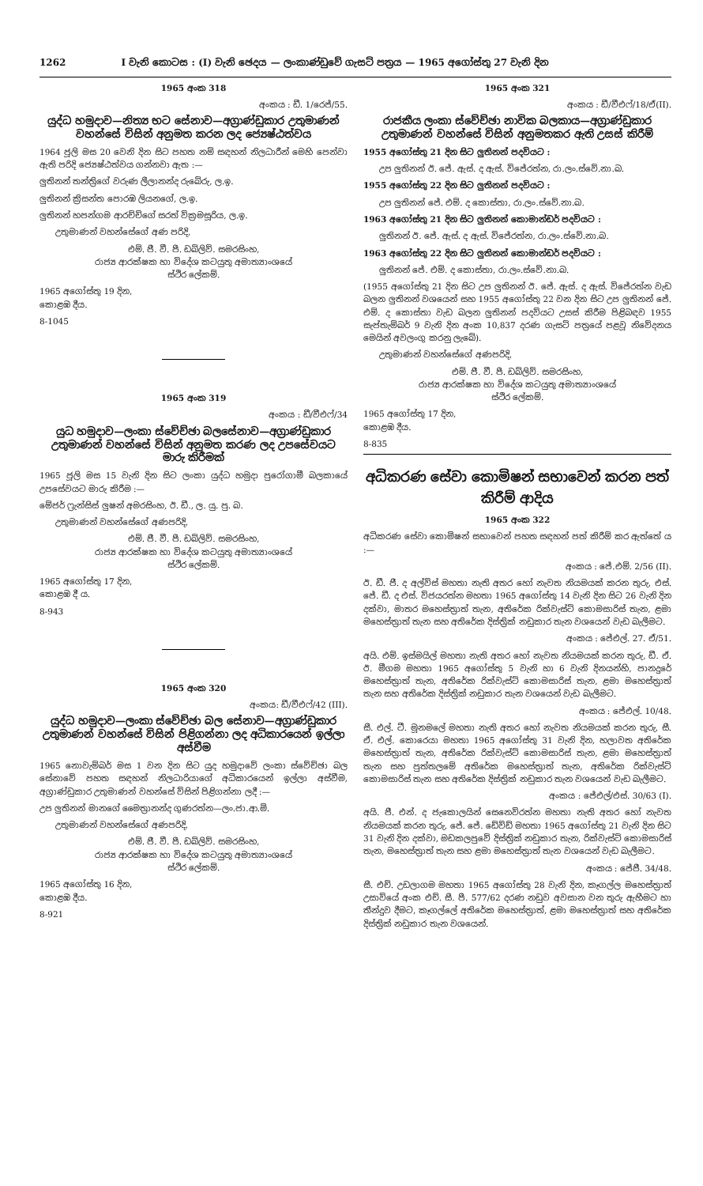1262 I වැනි කොටස : (I) වැනි ඡෙදය — ලංකාණ්ඩුවේ ගැසට් පත්‍රය — 1965 අගෝස්තු 27 වැනි දින
1965 අංක 318
අංකය : ඩී. 1/රෙජ්/55.
යුද්ධ හමුදාව—නිත්‍ය භට සේනාව—අග්‍රාණ්ඩුකාර උතුමාණන් වහන්සේ විසින් අනුමත කරන ලද ජ්‍යෙෂ්ඨත්වය
1964 ජූලි මස 20 වෙනි දින සිට පහත නම් සඳහන් නිලධාරීන් මෙහි පෙන්වා ඇති පරිදි ජ්‍යෙෂ්ඨත්වය ගන්නවා ඇත :—
ලුතිනන් තන්ත්‍රිගේ වරුණ ලීලානන්ද රුබේරු, ල.ඉ.
ලුතිනන් ක්‍රිසන්ත පොරඹ ලියනගේ, ල.ඉ.
ලුතිනන් හපන්ගම ආරච්චිගේ සරත් වික්‍රමසූරිය, ල.ඉ.
උතුමාණන් වහන්සේගේ අණ පරිදි,
එම්. ජී. වී. පී. ඩබ්ලිව්. සමරසිංහ,
රාජ්‍ය ආරක්ෂක හා විදේශ කටයුතු අමාත්‍යාංශයේ
ස්ථිර ලේකම්.
1965 අගෝස්තු 19 දින,
කොළඹ දීය.
8-1045
1965 අංක 319
අංකය : ඩී/වීඑෆ්/34
යුධ හමුදාව—ලංකා ස්වේච්ඡා බලසේනාව—අග්‍රාණ්ඩුකාර උතුමාණන් වහන්සේ විසින් අනුමත කරණ ලද උපසේවයට මාරු කිරීමක්
1965 ජූලි මස 15 වැනි දින සිට ලංකා යුද්ධ හමුදා පුරෝගාමී බලකායේ උපසේවයට මාරු කිරීම :—
මේජර් ෆ්‍රැන්සිස් ලුෂන් අමරසිංහ, ඊ. ඩී., ල. යු. පු. බ.
උතුමාණන් වහන්සේගේ අණපරිදි,
එම්. ජී. වී. පී. ඩබ්ලිව්. සමරසිංහ,
රාජ්‍ය ආරක්ෂක හා විදේශ කටයුතු අමාත්‍යාංශයේ
ස්ථිර ලේකම්.
1965 අගෝස්තු 17 දින,
කොළඹ දී ය.
8-943
1965 අංක 320
අංකය: ඩී/වීඑෆ්/42 (III).
යුද්ධ හමුදාව—ලංකා ස්වේච්ඡා බල සේනාව—අග්‍රාණ්ඩුකාර උතුමාණන් වහන්සේ විසින් පිළිගන්නා ලද අධිකාරයෙන් ඉල්ලා අස්වීම
1965 නොවැම්බර් මස 1 වන දින සිට යුද හමුදාවේ ලංකා ස්වේච්ඡා බල සේනාවේ පහත සඳහන් නිලධාරියාගේ අධිකාරයෙන් ඉල්ලා අස්වීම, අග්‍රාණ්ඩුකාර උතුමාණන් වහන්සේ විසින් පිළිගන්නා ලදී :—
උප ලුතිනන් මානගේ මෛත්‍රානන්ද ගුණරත්න—ලං.ජා.ආ.මි.
උතුමාණන් වහන්සේගේ අණපරිදි,
එම්. ජී. වී. පී. ඩබ්ලිව්. සමරසිංහ,
රාජ්‍ය ආරක්ෂක හා විදේශ කටයුතු අමාත්‍යාංශයේ
ස්ථිර ලේකම්.
1965 අගෝස්තු 16 දින,
කොළඹ දීය.
8-921
1965 අංක 321
අංකය : ඩී/වීඑෆ්/18/ඒ(II).
රාජකීය ලංකා ස්වේච්ඡා නාවික බලකාය—අග්‍රාණ්ඩුකාර උතුමාණන් වහන්සේ විසින් අනුමතකර ඇති උසස් කිරීම්
1955 අගෝස්තු 21 දින සිට ලුතිනන් පදවියට :
උප ලුතිනන් ඊ. ජේ. ඇස්. ද ඇස්. විජේරත්න, රා.ලං.ස්වේ.නා.බ.
1955 අගෝස්තු 22 දින සිට ලුතිනන් පදවියට :
උප ලුතිනන් ජේ. එම්. ද කොස්තා, රා.ලං.ස්වේ.නා.බ.
1963 අගෝස්තු 21 දින සිට ලුතිනන් කොමාන්ඩර් පදවියට :
ලුතිනන් ඊ. ජේ. ඇස්. ද ඇස්. විජේරත්න, රා.ලං.ස්වේ.නා.බ.
1963 අගෝස්තු 22 දින සිට ලුතිනන් කොමාන්ඩර් පදවියට :
ලුතිනන් ජේ. එම්. ද කොස්තා, රා.ලං.ස්වේ.නා.බ.
(1955 අගෝස්තු 21 දින සිට උප ලුතිනන් ඊ. ජේ. ඇස්. ද ඇස්. විජේරත්න වැඩ බලන ලුතිනන් වශයෙන් සහ 1955 අගෝස්තු 22 වන දින සිට උප ලුතිනන් ජේ. එම්. ද කොස්තා වැඩ බලන ලුතිනන් පදවියට උසස් කිරීම පිළිබඳව 1955 සැප්තැම්බර් 9 වැනි දින අංක 10,837 දරණ ගැසට් පත්‍රයේ පළවූ නිවේදනය මෙයින් අවලංගු කරනු ලැබේ).
උතුමාණන් වහන්සේගේ අණපරිදි,
එම්. ජී. වී. පී. ඩබ්ලිව්. සමරසිංහ,
රාජ්‍ය ආරක්ෂක හා විදේශ කටයුතු අමාත්‍යාංශයේ
ස්ථිර ලේකම්.
1965 අගෝස්තු 17 දින,
කොළඹ දීය.
8-835
අධිකරණ සේවා කොමිෂන් සභාවෙන් කරන පත් කිරීම් ආදිය
1965 අංක 322
අධිකරණ සේවා කොමිෂන් සභාවෙන් පහත සඳහන් පත් කිරීම් කර ඇත්තේ ය :—
අංකය : ජේ.එම්. 2/56 (II).
ඊ. ඩී. ජී. ද අල්විස් මහතා නැති අතර හෝ නැවත නියමයක් කරන තුරු, එස්. ජේ. ඩී. ද එස්. විජයරත්න මහතා 1965 අගෝස්තු 14 වැනි දින සිට 26 වැනි දින දක්වා, මාතර මහෙස්ත්‍රාත් තැන, අතිරේක රික්වැස්ට් කොමසාරිස් තැන, ළමා මහෙස්ත්‍රාත් තැන සහ අතිරේක දිස්ත්‍රික් නඩුකාර තැන වශයෙන් වැඩ බැලීමට.
අංකය : ජේඑල්. 27. ඒ/51.
අයි. එම්. ඉස්මයිල් මහතා නැති අතර හෝ නැවත නියමයක් කරන තුරු, ඩී. ඒ. ඊ. මීගම මහතා 1965 අගෝස්තු 5 වැනි හා 6 වැනි දිනයන්හි, පානදුරේ මහෙස්ත්‍රාත් තැන, අතිරේක රික්වැස්ට් කොමසාරිස් තැන, ළමා මහෙස්ත්‍රාත් තැන සහ අතිරේක දිස්ත්‍රික් නඩුකාර තැන වශයෙන් වැඩ බැලීමට.
අංකය : ජේඑල්. 10/48.
සී. එල්. ටී. මූනමලේ මහතා නැති අතර හෝ නැවත නියමයක් කරන තුරු, සී. ඒ. එල්. කොරෙයා මහතා 1965 අගෝස්තු 31 වැනි දින, හලාවත අතිරේක මහෙස්ත්‍රාත් තැන, අතිරේක රික්වැස්ට් කොමසාරිස් තැන, ළමා මහෙස්ත්‍රාත් තැන සහ පුත්තලමේ අතිරේක මහෙස්ත්‍රාත් තැන, අතිරේක රික්වැස්ට් කොමසාරිස් තැන සහ අතිරේක දිස්ත්‍රික් නඩුකාර තැන වශයෙන් වැඩ බැලීමට.
අංකය : ජේඑල්/එස්. 30/63 (I).
අයි. ජී. එන්. ද ජැකොලයින් සෙනෙවිරත්න මහතා නැති අතර හෝ නැවත නියමයක් කරන තුරු, ජේ. ජේ. ඩේවිඩ් මහතා 1965 අගෝස්තු 21 වැනි දින සිට 31 වැනි දින දක්වා, මඩකලපුවේ දිස්ත්‍රික් නඩුකාර තැන, රික්වැස්ට් කොමසාරිස් තැන, මහෙස්ත්‍රාත් තැන සහ ළමා මහෙස්ත්‍රාත් තැන වශයෙන් වැඩ බැලීමට.
අංකය : ජේජී. 34/48.
සී. එච්. උඩලාගම මහතා 1965 අගෝස්තු 28 වැනි දින, කෑගල්ල මහෙස්ත්‍රාත් උසාවියේ අංක එච්. සී. පී. 577/62 දරණ නඩුව අවසාන වන තුරු ඇහීමට හා තීන්දුව දීමට, කෑගල්ලේ අතිරේක මහෙස්ත්‍රාත්, ළමා මහෙස්ත්‍රාත් සහ අතිරේක දිස්ත්‍රික් නඩුකාර තැන වශයෙන්.